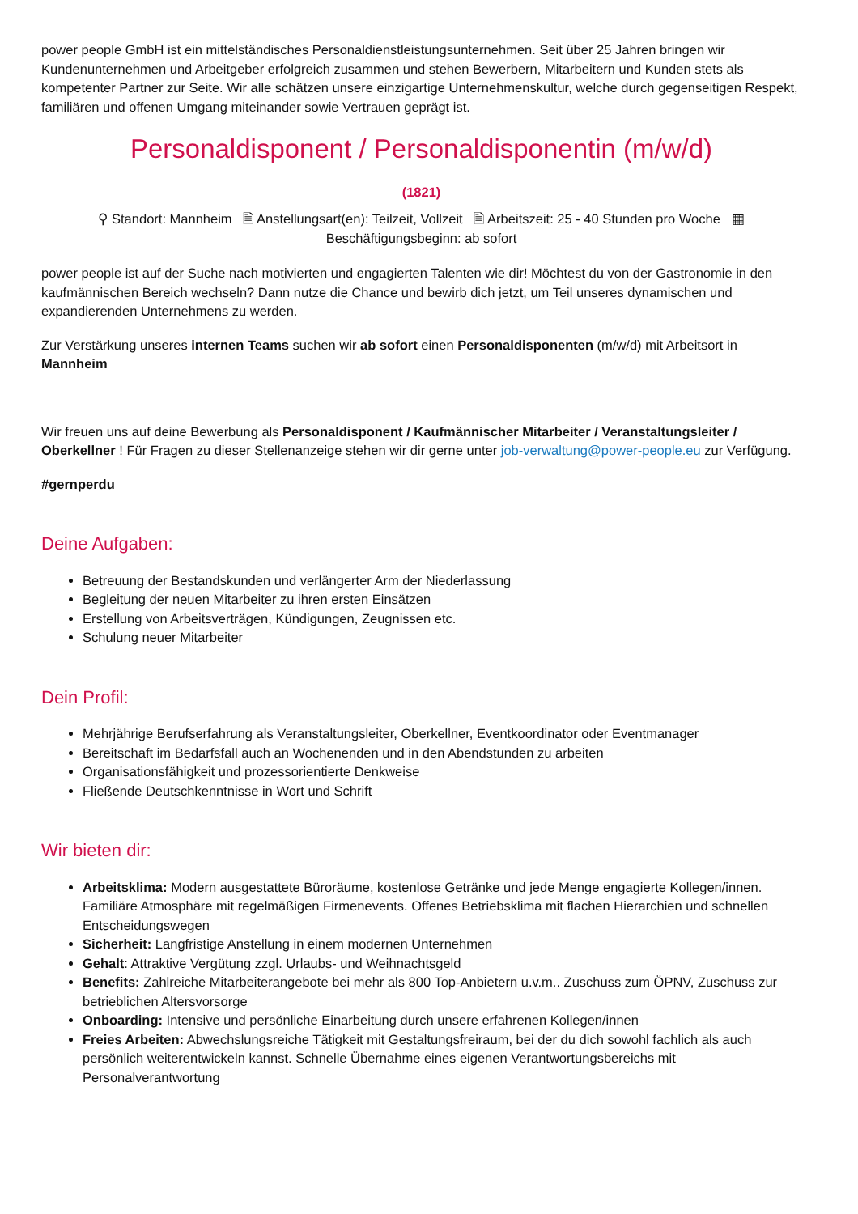power people GmbH ist ein mittelständisches Personaldienstleistungsunternehmen. Seit über 25 Jahren bringen wir Kundenunternehmen und Arbeitgeber erfolgreich zusammen und stehen Bewerbern, Mitarbeitern und Kunden stets als kompetenter Partner zur Seite. Wir alle schätzen unsere einzigartige Unternehmenskultur, welche durch gegenseitigen Respekt, familiären und offenen Umgang miteinander sowie Vertrauen geprägt ist.
Personaldisponent / Personaldisponentin (m/w/d)
(1821)
⚲ Standort: Mannheim 🗎 Anstellungsart(en): Teilzeit, Vollzeit 🗎 Arbeitszeit: 25 - 40 Stunden pro Woche ▦
Beschäftigungsbeginn: ab sofort
power people ist auf der Suche nach motivierten und engagierten Talenten wie dir! Möchtest du von der Gastronomie in den kaufmännischen Bereich wechseln? Dann nutze die Chance und bewirb dich jetzt, um Teil unseres dynamischen und expandierenden Unternehmens zu werden.
Zur Verstärkung unseres internen Teams suchen wir ab sofort einen Personaldisponenten (m/w/d) mit Arbeitsort in Mannheim
Wir freuen uns auf deine Bewerbung als Personaldisponent / Kaufmännischer Mitarbeiter / Veranstaltungsleiter / Oberkellner ! Für Fragen zu dieser Stellenanzeige stehen wir dir gerne unter job-verwaltung@power-people.eu zur Verfügung.
#gernperdu
Deine Aufgaben:
Betreuung der Bestandskunden und verlängerter Arm der Niederlassung
Begleitung der neuen Mitarbeiter zu ihren ersten Einsätzen
Erstellung von Arbeitsverträgen, Kündigungen, Zeugnissen etc.
Schulung neuer Mitarbeiter
Dein Profil:
Mehrjährige Berufserfahrung als Veranstaltungsleiter, Oberkellner, Eventkoordinator oder Eventmanager
Bereitschaft im Bedarfsfall auch an Wochenenden und in den Abendstunden zu arbeiten
Organisationsfähigkeit und prozessorientierte Denkweise
Fließende Deutschkenntnisse in Wort und Schrift
Wir bieten dir:
Arbeitsklima: Modern ausgestattete Büroräume, kostenlose Getränke und jede Menge engagierte Kollegen/innen. Familiäre Atmosphäre mit regelmäßigen Firmenevents. Offenes Betriebsklima mit flachen Hierarchien und schnellen Entscheidungswegen
Sicherheit: Langfristige Anstellung in einem modernen Unternehmen
Gehalt: Attraktive Vergütung zzgl. Urlaubs- und Weihnachtsgeld
Benefits: Zahlreiche Mitarbeiterangebote bei mehr als 800 Top-Anbietern u.v.m.. Zuschuss zum ÖPNV, Zuschuss zur betrieblichen Altersvorsorge
Onboarding: Intensive und persönliche Einarbeitung durch unsere erfahrenen Kollegen/innen
Freies Arbeiten: Abwechslungsreiche Tätigkeit mit Gestaltungsfreiraum, bei der du dich sowohl fachlich als auch persönlich weiterentwickeln kannst. Schnelle Übernahme eines eigenen Verantwortungsbereichs mit Personalverantwortung